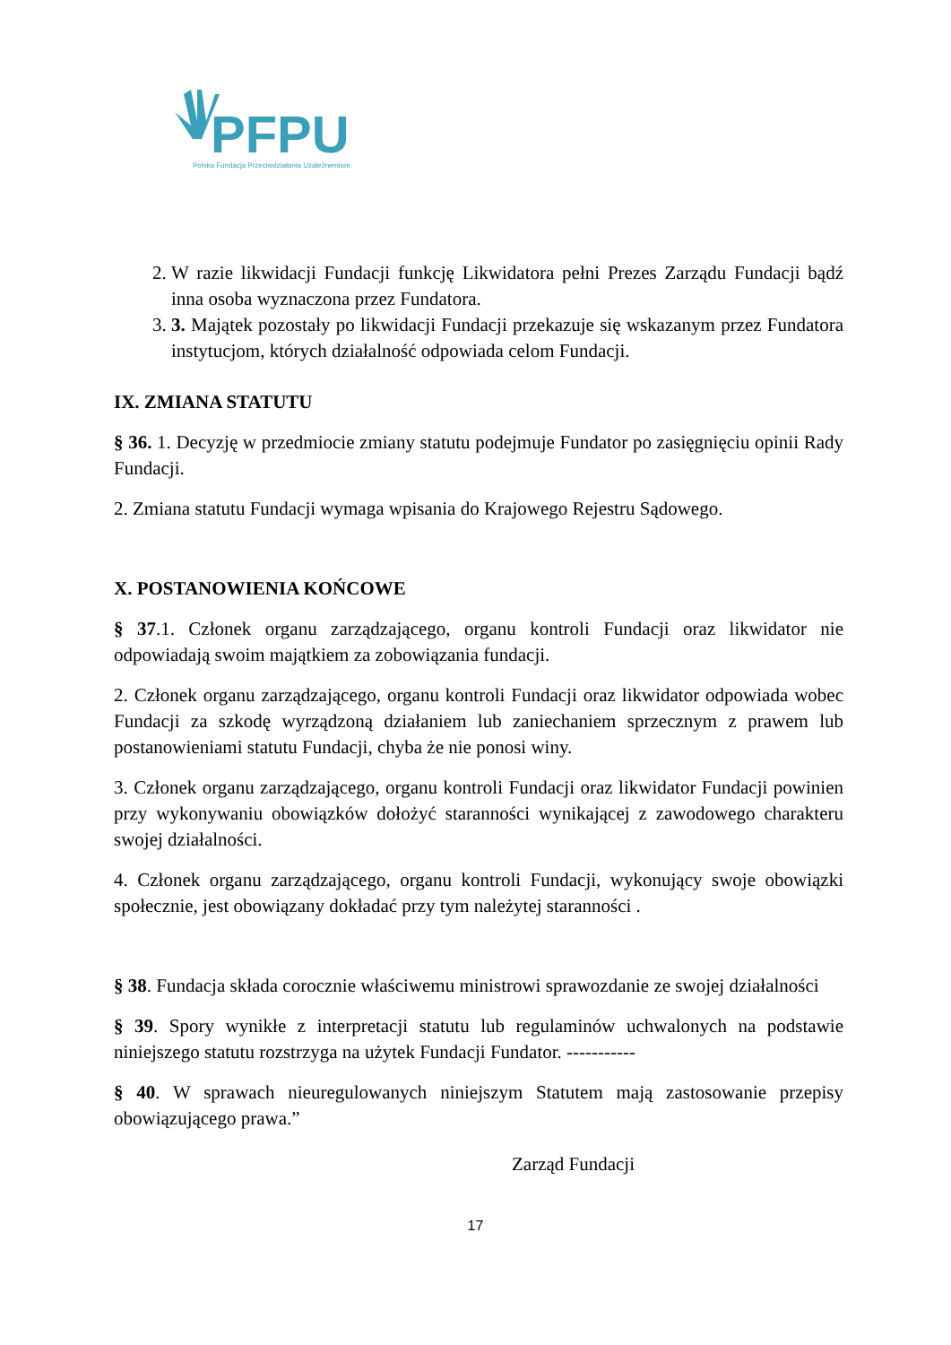PFPU
Polska Fundacja Przeciwdziałania Uzależnieniom
2. W razie likwidacji Fundacji funkcję Likwidatora pełni Prezes Zarządu Fundacji bądź inna osoba wyznaczona przez Fundatora.
3. 3. Majątek pozostały po likwidacji Fundacji przekazuje się wskazanym przez Fundatora instytucjom, których działalność odpowiada celom Fundacji.
IX. ZMIANA STATUTU
§ 36. 1. Decyzję w przedmiocie zmiany statutu podejmuje Fundator po zasięgnięciu opinii Rady Fundacji.
2. Zmiana statutu Fundacji wymaga wpisania do Krajowego Rejestru Sądowego.
X. POSTANOWIENIA KOŃCOWE
§ 37.1. Członek organu zarządzającego, organu kontroli Fundacji oraz likwidator nie odpowiadają swoim majątkiem za zobowiązania fundacji.
2. Członek organu zarządzającego, organu kontroli Fundacji oraz likwidator odpowiada wobec Fundacji za szkodę wyrządzoną działaniem lub zaniechaniem sprzecznym z prawem lub postanowieniami statutu Fundacji, chyba że nie ponosi winy.
3. Członek organu zarządzającego, organu kontroli Fundacji oraz likwidator Fundacji powinien przy wykonywaniu obowiązków dołożyć staranności wynikającej z zawodowego charakteru swojej działalności.
4. Członek organu zarządzającego, organu kontroli Fundacji, wykonujący swoje obowiązki społecznie, jest obowiązany dokładać przy tym należytej staranności .
§ 38. Fundacja składa corocznie właściwemu ministrowi sprawozdanie ze swojej działalności
§ 39. Spory wynikłe z interpretacji statutu lub regulaminów uchwalonych na podstawie niniejszego statutu rozstrzyga na użytek Fundacji Fundator. -----------
§ 40. W sprawach nieuregulowanych niniejszym Statutem mają zastosowanie przepisy obowiązującego prawa.”
Zarząd Fundacji
17